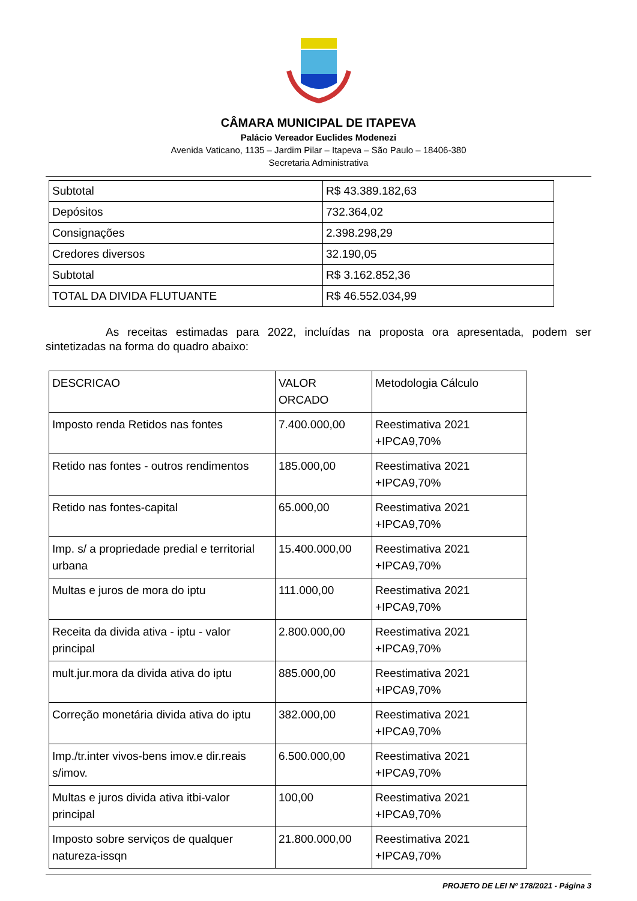CÂMARA MUNICIPAL DE ITAPEVA
Palácio Vereador Euclides Modenezi
Avenida Vaticano, 1135 – Jardim Pilar – Itapeva – São Paulo – 18406-380
Secretaria Administrativa
| Subtotal | R$ 43.389.182,63 |
| Depósitos | 732.364,02 |
| Consignações | 2.398.298,29 |
| Credores diversos | 32.190,05 |
| Subtotal | R$ 3.162.852,36 |
| TOTAL DA DIVIDA FLUTUANTE | R$ 46.552.034,99 |
As receitas estimadas para 2022, incluídas na proposta ora apresentada, podem ser sintetizadas na forma do quadro abaixo:
| DESCRICAO | VALOR ORCADO | Metodologia Cálculo |
| Imposto renda Retidos nas fontes | 7.400.000,00 | Reestimativa 2021 +IPCA9,70% |
| Retido nas fontes - outros rendimentos | 185.000,00 | Reestimativa 2021 +IPCA9,70% |
| Retido nas fontes-capital | 65.000,00 | Reestimativa 2021 +IPCA9,70% |
| Imp. s/ a propriedade predial e territorial urbana | 15.400.000,00 | Reestimativa 2021 +IPCA9,70% |
| Multas e juros de mora do iptu | 111.000,00 | Reestimativa 2021 +IPCA9,70% |
| Receita da divida ativa - iptu - valor principal | 2.800.000,00 | Reestimativa 2021 +IPCA9,70% |
| mult.jur.mora da divida ativa do iptu | 885.000,00 | Reestimativa 2021 +IPCA9,70% |
| Correção monetária divida ativa do iptu | 382.000,00 | Reestimativa 2021 +IPCA9,70% |
| Imp./tr.inter vivos-bens imov.e dir.reais s/imov. | 6.500.000,00 | Reestimativa 2021 +IPCA9,70% |
| Multas e juros divida ativa itbi-valor principal | 100,00 | Reestimativa 2021 +IPCA9,70% |
| Imposto sobre serviços de qualquer natureza-issqn | 21.800.000,00 | Reestimativa 2021 +IPCA9,70% |
PROJETO DE LEI Nº 178/2021 - Página 3